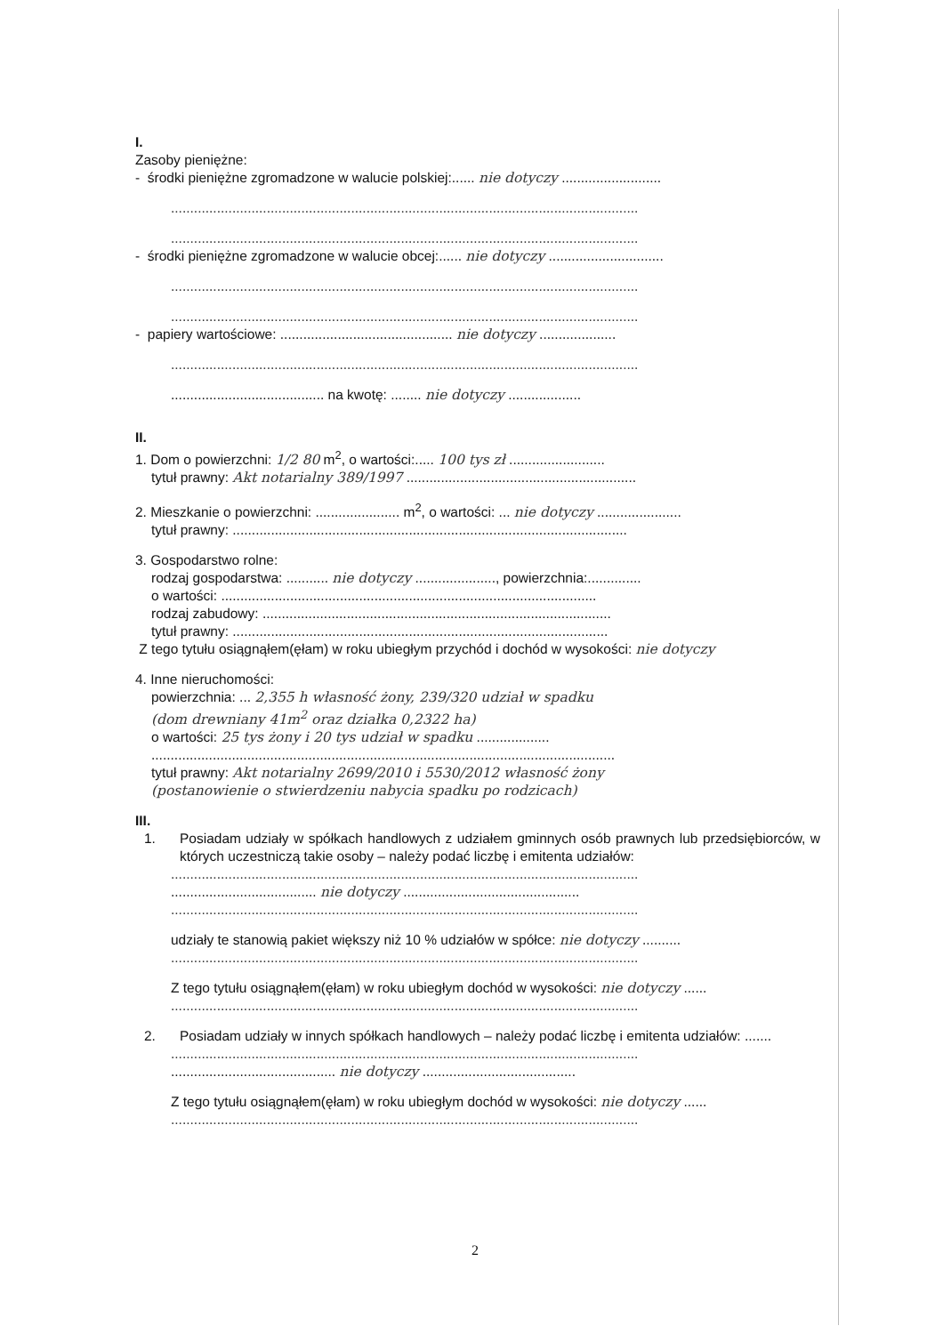I.
Zasoby pieniężne:
- środki pieniężne zgromadzone w walucie polskiej:...... nie dotyczy ..........................
..........................................................................................................................
..........................................................................................................................
- środki pieniężne zgromadzone w walucie obcej:...... nie dotyczy ..............................
..........................................................................................................................
..........................................................................................................................
- papiery wartościowe: ............................................. nie dotyczy ....................
..........................................................................................................................
........................................ na kwotę: ........ nie dotyczy ...................
II.
1. Dom o powierzchni: 1/2 80 m<sup>2</sup>, o wartości:..... 100 tys zł .........................
tytuł prawny: Akt notarialny 389/1997 ............................................................
2. Mieszkanie o powierzchni: ...................... m<sup>2</sup>, o wartości: ... nie dotyczy ......................
tytuł prawny: .......................................................................................................
3. Gospodarstwo rolne:
rodzaj gospodarstwa: ........... nie dotyczy ....................., powierzchnia:..............
o wartości: ..................................................................................................
rodzaj zabudowy: ...........................................................................................
tytuł prawny: ..................................................................................................
Z tego tytułu osiągnąłem(ęłam) w roku ubiegłym przychód i dochód w wysokości: nie dotyczy
4. Inne nieruchomości:
powierzchnia: ... 2,355 h własność żony, 239/320 udział w spadku
(dom drewniany 41m<sup>2</sup> oraz działka 0,2322 ha)
o wartości: 25 tys żony i 20 tys udział w spadku ...................
.........................................................................................................................
tytuł prawny: Akt notarialny 2699/2010 i 5530/2012 własność żony
(postanowienie o stwierdzeniu nabycia spadku po rodzicach)
III.
1. Posiadam udziały w spółkach handlowych z udziałem gminnych osób prawnych lub przedsiębiorców, w których uczestniczą takie osoby – należy podać liczbę i emitenta udziałów:
..........................................................................................................................
...................................... nie dotyczy ..............................................
..........................................................................................................................
udziały te stanowią pakiet większy niż 10 % udziałów w spółce: nie dotyczy ..........
..........................................................................................................................
Z tego tytułu osiągnąłem(ęłam) w roku ubiegłym dochód w wysokości: nie dotyczy ......
..........................................................................................................................
2. Posiadam udziały w innych spółkach handlowych – należy podać liczbę i emitenta udziałów: .......
..........................................................................................................................
........................................... nie dotyczy ........................................
Z tego tytułu osiągnąłem(ęłam) w roku ubiegłym dochód w wysokości: nie dotyczy ......
..........................................................................................................................
2